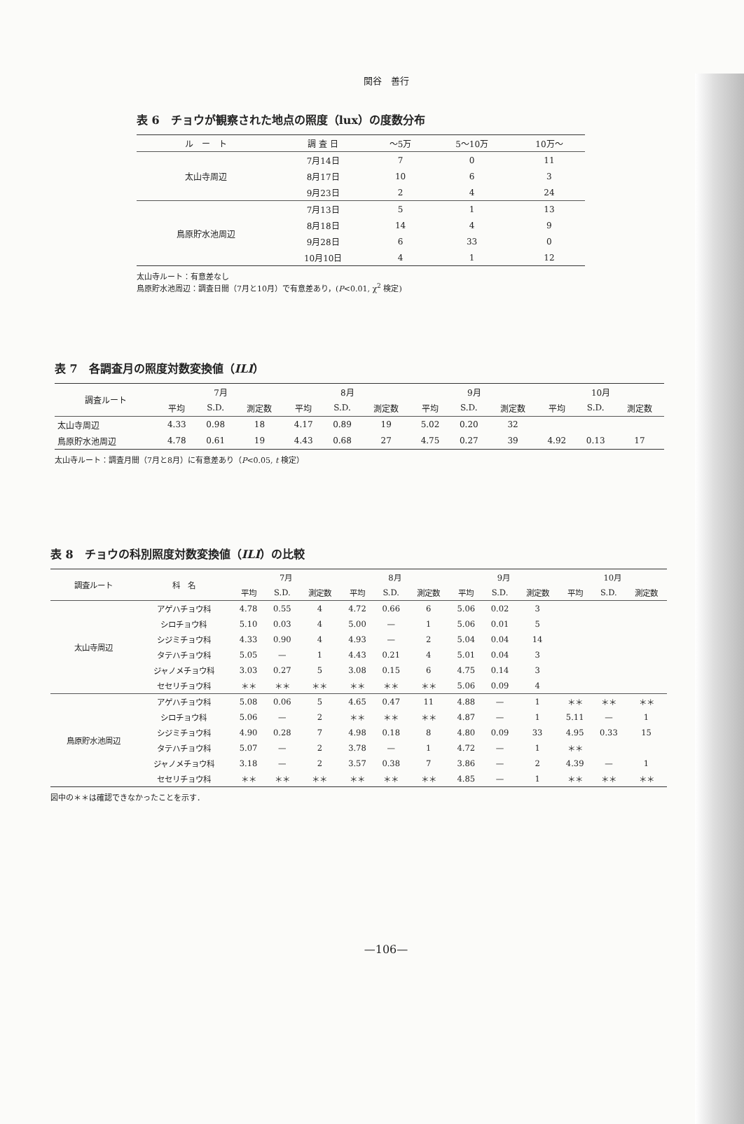関谷　善行
表 6　チョウが観察された地点の照度（lux）の度数分布
| ル ー ト | 調 査 日 | ～5万 | 5～10万 | 10万～ |
| --- | --- | --- | --- | --- |
| 太山寺周辺 | 7月14日 | 7 | 0 | 11 |
| | 8月17日 | 10 | 6 | 3 |
| | 9月23日 | 2 | 4 | 24 |
| 鳥原貯水池周辺 | 7月13日 | 5 | 1 | 13 |
| | 8月18日 | 14 | 4 | 9 |
| | 9月28日 | 6 | 33 | 0 |
| | 10月10日 | 4 | 1 | 12 |
太山寺ルート：有意差なし
鳥原貯水池周辺：調査日間（7月と10月）で有意差あり，(P<0.01, χ<sup>2</sup> 検定)
表 7　各調査月の照度対数変換値（ILI）
| 調査ルート | 7月 | | | 8月 | | | 9月 | | | 10月 | | |
| --- | --- | --- | --- | --- | --- | --- | --- | --- | --- | --- | --- | --- |
| | 平均 | S.D. | 測定数 | 平均 | S.D. | 測定数 | 平均 | S.D. | 測定数 | 平均 | S.D. | 測定数 |
| 太山寺周辺 | 4.33 | 0.98 | 18 | 4.17 | 0.89 | 19 | 5.02 | 0.20 | 32 | | | |
| 鳥原貯水池周辺 | 4.78 | 0.61 | 19 | 4.43 | 0.68 | 27 | 4.75 | 0.27 | 39 | 4.92 | 0.13 | 17 |
太山寺ルート：調査月間（7月と8月）に有意差あり（P<0.05, t 検定）
表 8　チョウの科別照度対数変換値（ILI）の比較
| 調査ルート | 科 名 | 7月 | | | 8月 | | | 9月 | | | 10月 | | |
| --- | --- | --- | --- | --- | --- | --- | --- | --- | --- | --- | --- | --- | --- |
| | | 平均 | S.D. | 測定数 | 平均 | S.D. | 測定数 | 平均 | S.D. | 測定数 | 平均 | S.D. | 測定数 |
| 太山寺周辺 | アゲハチョウ科 | 4.78 | 0.55 | 4 | 4.72 | 0.66 | 6 | 5.06 | 0.02 | 3 | | | |
| | シロチョウ科 | 5.10 | 0.03 | 4 | 5.00 | — | 1 | 5.06 | 0.01 | 5 | | | |
| | シジミチョウ科 | 4.33 | 0.90 | 4 | 4.93 | — | 2 | 5.04 | 0.04 | 14 | | | |
| | タテハチョウ科 | 5.05 | — | 1 | 4.43 | 0.21 | 4 | 5.01 | 0.04 | 3 | | | |
| | ジャノメチョウ科 | 3.03 | 0.27 | 5 | 3.08 | 0.15 | 6 | 4.75 | 0.14 | 3 | | | |
| | セセリチョウ科 | ＊＊ | ＊＊ | ＊＊ | ＊＊ | ＊＊ | ＊＊ | 5.06 | 0.09 | 4 | | | |
| 鳥原貯水池周辺 | アゲハチョウ科 | 5.08 | 0.06 | 5 | 4.65 | 0.47 | 11 | 4.88 | — | 1 | ＊＊ | ＊＊ | ＊＊ |
| | シロチョウ科 | 5.06 | — | 2 | ＊＊ | ＊＊ | ＊＊ | 4.87 | — | 1 | 5.11 | — | 1 |
| | シジミチョウ科 | 4.90 | 0.28 | 7 | 4.98 | 0.18 | 8 | 4.80 | 0.09 | 33 | 4.95 | 0.33 | 15 |
| | タテハチョウ科 | 5.07 | — | 2 | 3.78 | — | 1 | 4.72 | — | 1 | ＊＊ | | |
| | ジャノメチョウ科 | 3.18 | — | 2 | 3.57 | 0.38 | 7 | 3.86 | — | 2 | 4.39 | — | 1 |
| | セセリチョウ科 | ＊＊ | ＊＊ | ＊＊ | ＊＊ | ＊＊ | ＊＊ | 4.85 | — | 1 | ＊＊ | ＊＊ | ＊＊ |
図中の＊＊は確認できなかったことを示す．
—106—